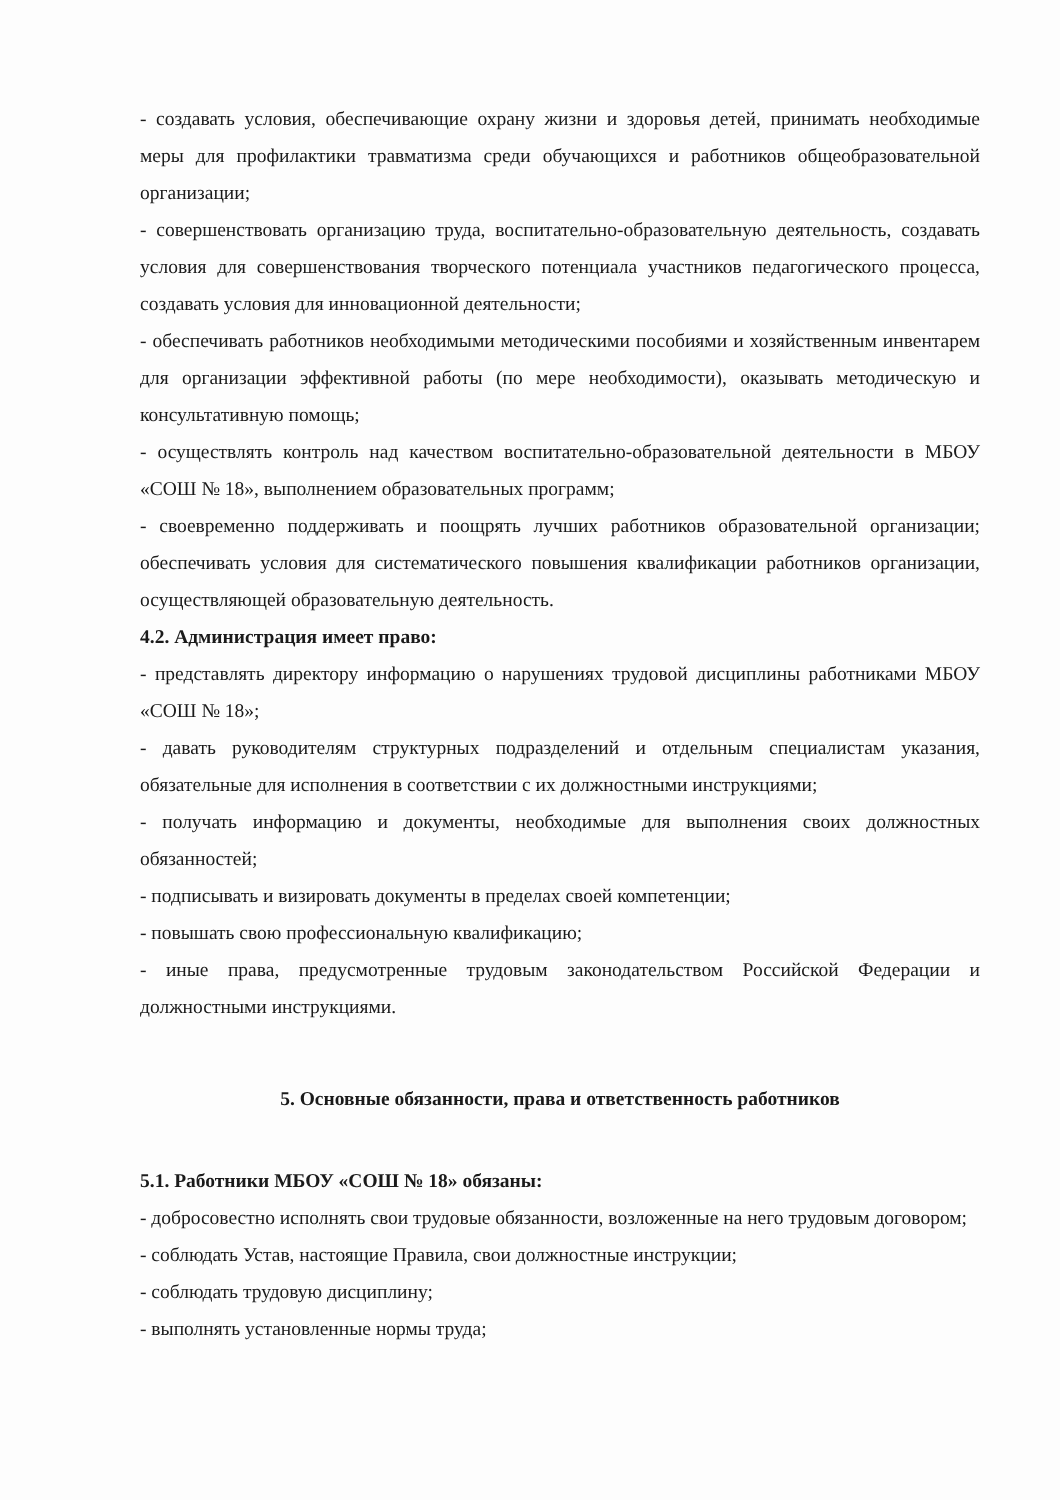- создавать условия, обеспечивающие охрану жизни и здоровья детей, принимать необходимые меры для профилактики травматизма среди обучающихся и работников общеобразовательной организации;
- совершенствовать организацию труда, воспитательно-образовательную деятельность, создавать условия для совершенствования творческого потенциала участников педагогического процесса, создавать условия для инновационной деятельности;
- обеспечивать работников необходимыми методическими пособиями и хозяйственным инвентарем для организации эффективной работы (по мере необходимости), оказывать методическую и консультативную помощь;
- осуществлять контроль над качеством воспитательно-образовательной деятельности в МБОУ «СОШ № 18», выполнением образовательных программ;
- своевременно поддерживать и поощрять лучших работников образовательной организации; обеспечивать условия для систематического повышения квалификации работников организации, осуществляющей образовательную деятельность.
4.2. Администрация имеет право:
- представлять директору информацию о нарушениях трудовой дисциплины работниками МБОУ «СОШ № 18»;
- давать руководителям структурных подразделений и отдельным специалистам указания, обязательные для исполнения в соответствии с их должностными инструкциями;
- получать информацию и документы, необходимые для выполнения своих должностных обязанностей;
- подписывать и визировать документы в пределах своей компетенции;
- повышать свою профессиональную квалификацию;
- иные права, предусмотренные трудовым законодательством Российской Федерации и должностными инструкциями.
5. Основные обязанности, права и ответственность работников
5.1. Работники МБОУ «СОШ № 18» обязаны:
- добросовестно исполнять свои трудовые обязанности, возложенные на него трудовым договором;
- соблюдать Устав, настоящие Правила, свои должностные инструкции;
- соблюдать трудовую дисциплину;
- выполнять установленные нормы труда;